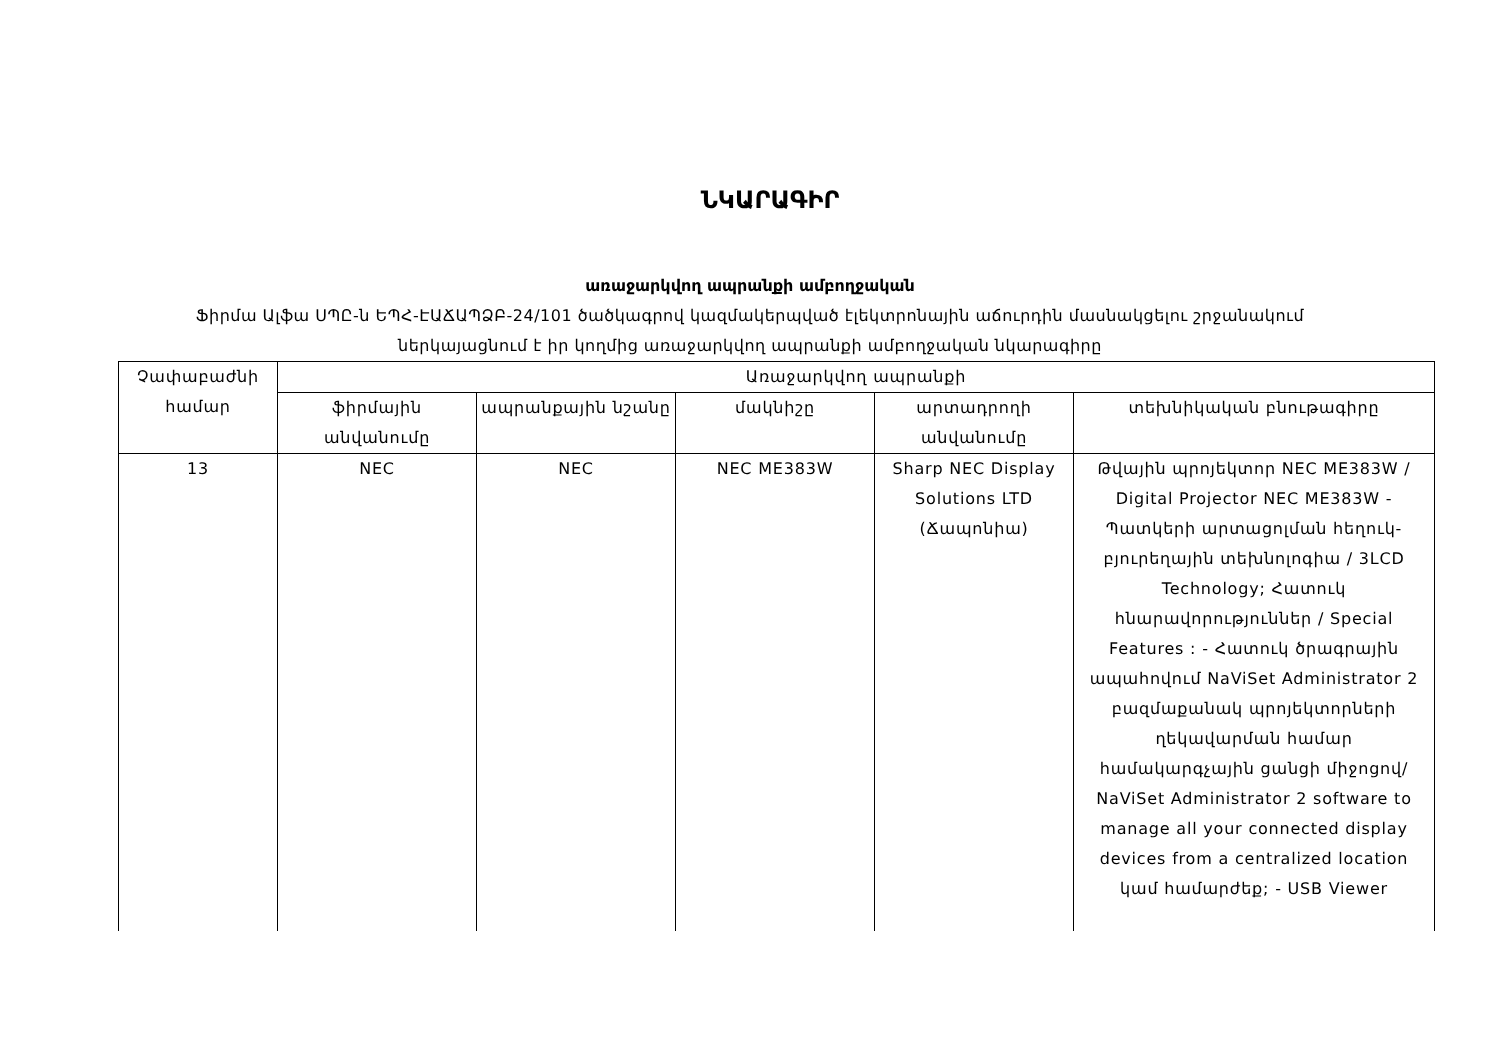ՆԿԱՐԱԳԻՐ
առաջարկվող ապրանքի ամբողջական
Ֆիրմա Ալֆա ՍՊԸ-ն ԵՊՀ-ԷԱՃԱՊՁԲ-24/101 ծածկագրով կազմակերպված էլեկտրոնային աճուրդին մասնակցելու շրջանակում
ներկայացնում է իր կողմից առաջարկվող ապրանքի ամբողջական նկարագիրը
| Չափաբաժնի համար | Առաջարկվող ապրանքի | | | | |
| --- | --- | --- | --- | --- | --- |
| | ֆիրմային անվանումը | ապրանքային նշանը | մակնիշը | արտադրողի անվանումը | տեխնիկական բնութագիրը |
| 13 | NEC | NEC | NEC ME383W | Sharp NEC Display Solutions LTD (Ճապոնիա) | Թվային պրոյեկտոր NEC ME383W / Digital Projector NEC ME383W - Պատկերի արտացոլման հեղուկ-բյուրեղային տեխնոլոգիա / 3LCD Technology; Հատուկ հնարավորություններ / Special Features : - Հատուկ ծրագրային ապահովում NaViSet Administrator 2 բազմաքանակ պրոյեկտորների ղեկավարման համար համակարգչային ցանցի միջոցով/ NaViSet Administrator 2 software to manage all your connected display devices from a centralized location կամ համարժեք; - USB Viewer |